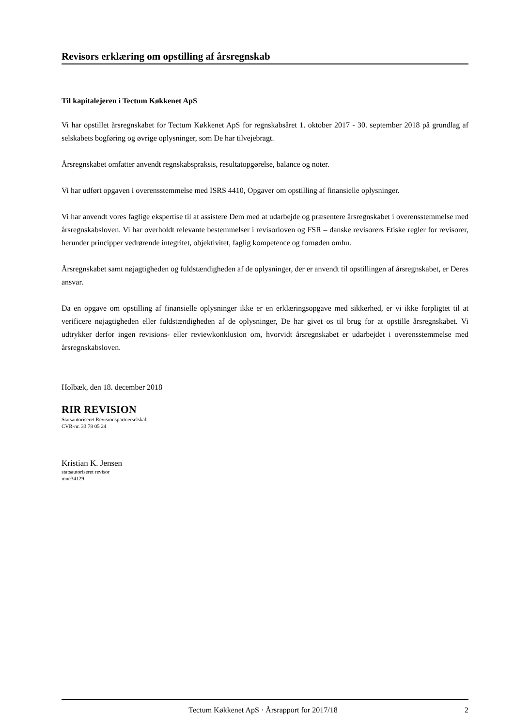Revisors erklæring om opstilling af årsregnskab
Til kapitalejeren i Tectum Køkkenet ApS
Vi har opstillet årsregnskabet for Tectum Køkkenet ApS for regnskabsåret 1. oktober 2017 - 30. september 2018 på grundlag af selskabets bogføring og øvrige oplysninger, som De har tilvejebragt.
Årsregnskabet omfatter anvendt regnskabspraksis, resultatopgørelse, balance og noter.
Vi har udført opgaven i overensstemmelse med ISRS 4410, Opgaver om opstilling af finansielle oplysninger.
Vi har anvendt vores faglige ekspertise til at assistere Dem med at udarbejde og præsentere årsregnskabet i overensstemmelse med årsregnskabsloven. Vi har overholdt relevante bestemmelser i revisorloven og FSR – danske revisorers Etiske regler for revisorer, herunder principper vedrørende integritet, objektivitet, faglig kompetence og fornøden omhu.
Årsregnskabet samt nøjagtigheden og fuldstændigheden af de oplysninger, der er anvendt til opstillingen af årsregnskabet, er Deres ansvar.
Da en opgave om opstilling af finansielle oplysninger ikke er en erklæringsopgave med sikkerhed, er vi ikke forpligtet til at verificere nøjagtigheden eller fuldstændigheden af de oplysninger, De har givet os til brug for at opstille årsregnskabet. Vi udtrykker derfor ingen revisions- eller reviewkonklusion om, hvorvidt årsregnskabet er udarbejdet i overensstemmelse med årsregnskabsloven.
Holbæk, den 18. december 2018
RIR REVISION
Statsautoriseret Revisionspartnerselskab
CVR-nr. 33 78 05 24
Kristian K. Jensen
statsautoriseret revisor
mne34129
Tectum Køkkenet ApS · Årsrapport for 2017/18 2